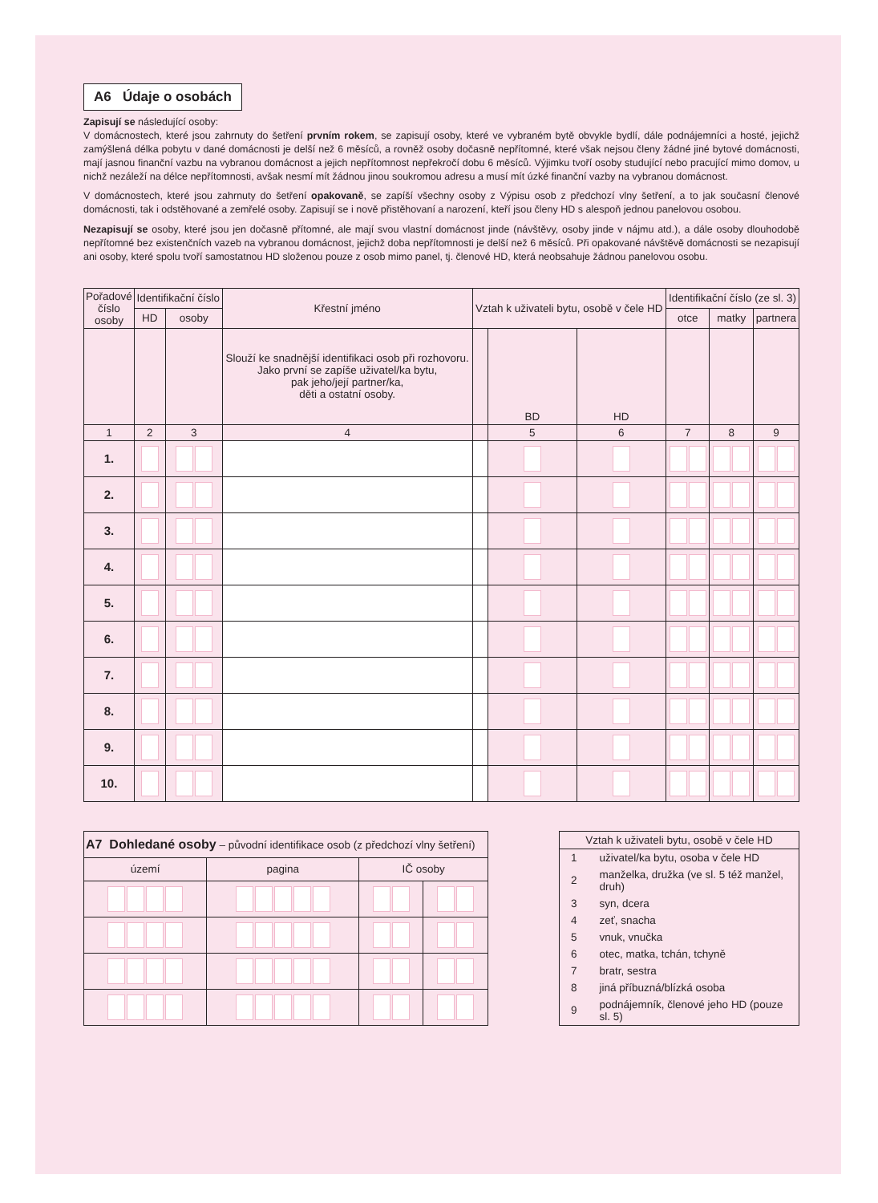A6 Údaje o osobách
Zapisují se následující osoby:
V domácnostech, které jsou zahrnuty do šetření prvním rokem, se zapisují osoby, které ve vybraném bytě obvykle bydlí, dále podnájemníci a hosté, jejichž zamýšlená délka pobytu v dané domácnosti je delší než 6 měsíců, a rovněž osoby dočasně nepřítomné, které však nejsou členy žádné jiné bytové domácnosti, mají jasnou finanční vazbu na vybranou domácnost a jejich nepřítomnost nepřekročí dobu 6 měsíců. Výjimku tvoří osoby studující nebo pracující mimo domov, u nichž nezáleží na délce nepřítomnosti, avšak nesmí mít žádnou jinou soukromou adresu a musí mít úzké finanční vazby na vybranou domácnost.
V domácnostech, které jsou zahrnuty do šetření opakovaně, se zapíší všechny osoby z Výpisu osob z předchozí vlny šetření, a to jak současní členové domácnosti, tak i odstěhované a zemřelé osoby. Zapisují se i nově přistěhovaní a narození, kteří jsou členy HD s alespoň jednou panelovou osobou.
Nezapisují se osoby, které jsou jen dočasně přítomné, ale mají svou vlastní domácnost jinde (návštěvy, osoby jinde v nájmu atd.), a dále osoby dlouhodobě nepřítomné bez existenčních vazeb na vybranou domácnost, jejichž doba nepřítomnosti je delší než 6 měsíců. Při opakované návštěvě domácnosti se nezapisují ani osoby, které spolu tvoří samostatnou HD složenou pouze z osob mimo panel, tj. členové HD, která neobsahuje žádnou panelovou osobu.
| Pořadové číslo osoby | Identifikační číslo | | Křestní jméno | Vztah k uživateli bytu, osobě v čele HD | | | Identifikační číslo (ze sl. 3) | | |
| --- | --- | --- | --- | --- | --- | --- | --- | --- | --- |
| | HD | osoby | | | | | otce | matky | partnera |
| | | | Slouží ke snadnější identifikaci osob při rozhovoru. Jako první se zapíše uživatel/ka bytu, pak jeho/její partner/ka, děti a ostatní osoby. | | BD | HD | | | |
| 1 | 2 | 3 | 4 | | 5 | 6 | 7 | 8 | 9 |
| 1. | | | | | | | | | |
| 2. | | | | | | | | | |
| 3. | | | | | | | | | |
| 4. | | | | | | | | | |
| 5. | | | | | | | | | |
| 6. | | | | | | | | | |
| 7. | | | | | | | | | |
| 8. | | | | | | | | | |
| 9. | | | | | | | | | |
| 10. | | | | | | | | | |
| A7 Dohledané osoby – původní identifikace osob (z předchozí vlny šetření) | | | |
| území | pagina | IČ osoby | |
Vztah k uživateli bytu, osobě v čele HD
| 1 | uživatel/ka bytu, osoba v čele HD |
| 2 | manželka, družka (ve sl. 5 též manžel, druh) |
| 3 | syn, dcera |
| 4 | zeť, snacha |
| 5 | vnuk, vnučka |
| 6 | otec, matka, tchán, tchyně |
| 7 | bratr, sestra |
| 8 | jiná příbuzná/blízká osoba |
| 9 | podnájemník, členové jeho HD (pouze sl. 5) |